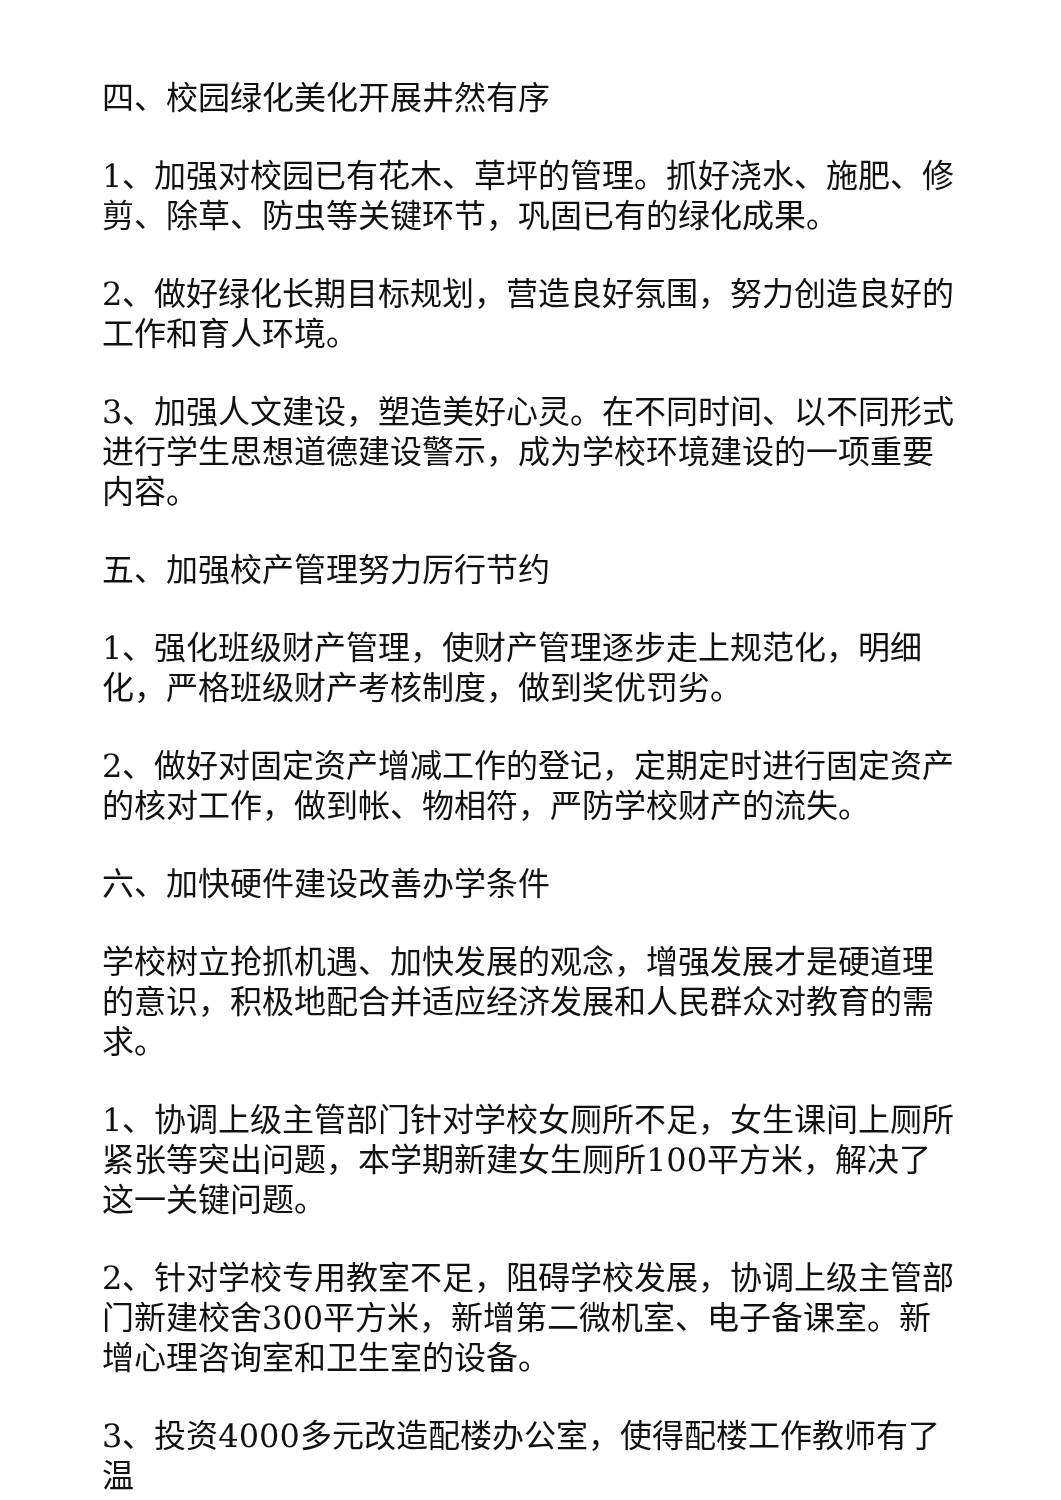四、校园绿化美化开展井然有序
1、加强对校园已有花木、草坪的管理。抓好浇水、施肥、修剪、除草、防虫等关键环节，巩固已有的绿化成果。
2、做好绿化长期目标规划，营造良好氛围，努力创造良好的工作和育人环境。
3、加强人文建设，塑造美好心灵。在不同时间、以不同形式进行学生思想道德建设警示，成为学校环境建设的一项重要内容。
五、加强校产管理努力厉行节约
1、强化班级财产管理，使财产管理逐步走上规范化，明细化，严格班级财产考核制度，做到奖优罚劣。
2、做好对固定资产增减工作的登记，定期定时进行固定资产的核对工作，做到帐、物相符，严防学校财产的流失。
六、加快硬件建设改善办学条件
学校树立抢抓机遇、加快发展的观念，增强发展才是硬道理的意识，积极地配合并适应经济发展和人民群众对教育的需求。
1、协调上级主管部门针对学校女厕所不足，女生课间上厕所紧张等突出问题，本学期新建女生厕所100平方米，解决了这一关键问题。
2、针对学校专用教室不足，阻碍学校发展，协调上级主管部门新建校舍300平方米，新增第二微机室、电子备课室。新增心理咨询室和卫生室的设备。
3、投资4000多元改造配楼办公室，使得配楼工作教师有了温